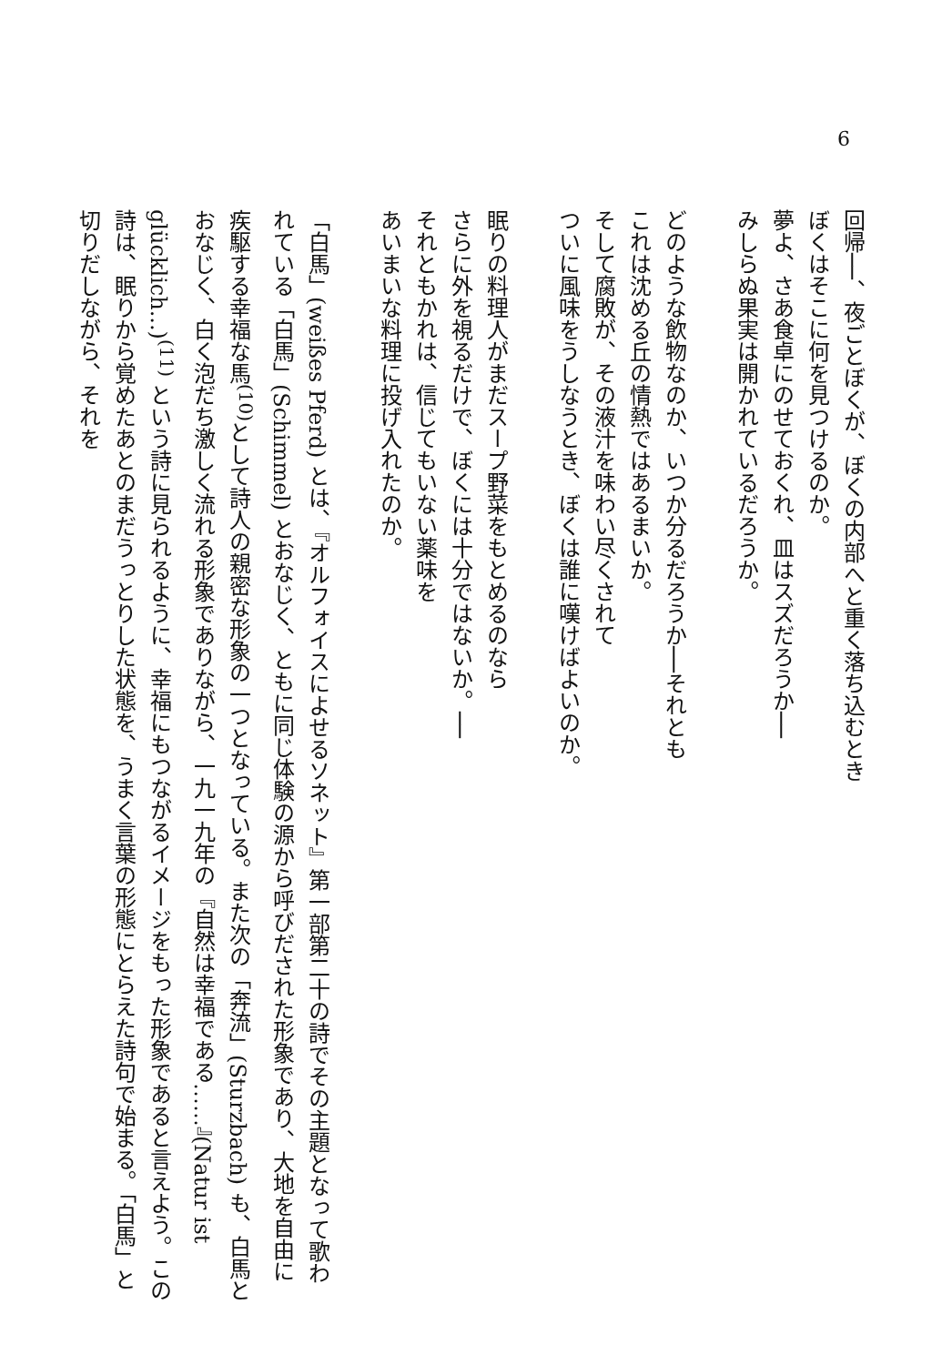6
回帰──、夜ごとぼくが、ぼくの内部へと重く落ち込むとき
ぼくはそこに何を見つけるのか。
夢よ、さあ食卓にのせておくれ、皿はスズだろうか──
みしらぬ果実は開かれているだろうか。
どのような飲物なのか、いつか分るだろうか──それとも
これは沈める丘の情熱ではあるまいか。
そして腐敗が、その液汁を味わい尽くされて
ついに風味をうしなうとき、ぼくは誰に嘆けばよいのか。
眠りの料理人がまだスープ野菜をもとめるのなら
さらに外を視るだけで、ぼくには十分ではないか。──
それともかれは、信じてもいない薬味を
あいまいな料理に投げ入れたのか。
「白馬」(weißes Pferd) とは、『オルフォイスによせるソネット』第一部第二十の詩でその主題となって歌われている「白馬」(Schimmel) とおなじく、ともに同じ体験の源から呼びだされた形象であり、大地を自由に疾駆する幸福な馬<sup>(10)</sup>として詩人の親密な形象の一つとなっている。また次の「奔流」(Sturzbach) も、白馬とおなじく、白く泡だち激しく流れる形象でありながら、一九一九年の『自然は幸福である……』(Natur ist glücklich...)<sup>(11)</sup> という詩に見られるように、幸福にもつながるイメージをもった形象であると言えよう。この詩は、眠りから覚めたあとのまだうっとりした状態を、うまく言葉の形態にとらえた詩句で始まる。「白馬」と切りだしながら、それを